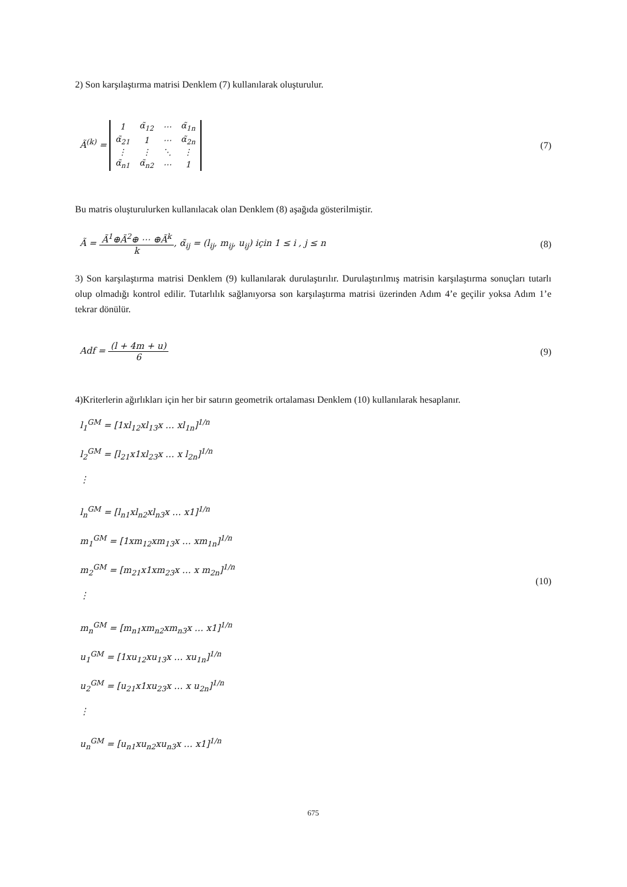2) Son karşılaştırma matrisi Denklem (7) kullanılarak oluşturulur.
Ã<sup>(k)</sup> =
| 1 | α̃<sub>12</sub> | ⋯ | α̃<sub>1n</sub> |
| α̃<sub>21</sub> | 1 | ⋯ | α̃<sub>2n</sub> |
| ⋮ | ⋮ | ⋱ | ⋮ |
| α̃<sub>n1</sub> | α̃<sub>n2</sub> | ⋯ | 1 |
(7)
Bu matris oluşturulurken kullanılacak olan Denklem (8) aşağıda gösterilmiştir.
Ã = Ã<sup>1</sup>⊕Ã<sup>2</sup>⊕ ⋯ ⊕Ã<sup>k</sup> k, α̃<sub>ij</sub> = (l<sub>ij</sub>, m<sub>ij</sub>, u<sub>ij</sub>) için 1 ≤ i , j ≤ n (8)
3) Son karşılaştırma matrisi Denklem (9) kullanılarak durulaştırılır. Durulaştırılmış matrisin karşılaştırma sonuçları tutarlı olup olmadığı kontrol edilir. Tutarlılık sağlanıyorsa son karşılaştırma matrisi üzerinden Adım 4’e geçilir yoksa Adım 1’e tekrar dönülür.
Adf = (l + 4m + u) 6 (9)
4)Kriterlerin ağırlıkları için her bir satırın geometrik ortalaması Denklem (10) kullanılarak hesaplanır.
l<sub>1</sub><sup>GM</sup> = [1xl<sub>12</sub>xl<sub>13</sub>x … xl<sub>1n</sub>]<sup>1/n</sup>
l<sub>2</sub><sup>GM</sup> = [l<sub>21</sub>x1xl<sub>23</sub>x … x l<sub>2n</sub>]<sup>1/n</sup>
⋮
l<sub>n</sub><sup>GM</sup> = [l<sub>n1</sub>xl<sub>n2</sub>xl<sub>n3</sub>x … x1]<sup>1/n</sup>
m<sub>1</sub><sup>GM</sup> = [1xm<sub>12</sub>xm<sub>13</sub>x … xm<sub>1n</sub>]<sup>1/n</sup>
m<sub>2</sub><sup>GM</sup> = [m<sub>21</sub>x1xm<sub>23</sub>x … x m<sub>2n</sub>]<sup>1/n</sup>
⋮
m<sub>n</sub><sup>GM</sup> = [m<sub>n1</sub>xm<sub>n2</sub>xm<sub>n3</sub>x … x1]<sup>1/n</sup>
u<sub>1</sub><sup>GM</sup> = [1xu<sub>12</sub>xu<sub>13</sub>x … xu<sub>1n</sub>]<sup>1/n</sup>
u<sub>2</sub><sup>GM</sup> = [u<sub>21</sub>x1xu<sub>23</sub>x … x u<sub>2n</sub>]<sup>1/n</sup>
⋮
u<sub>n</sub><sup>GM</sup> = [u<sub>n1</sub>xu<sub>n2</sub>xu<sub>n3</sub>x … x1]<sup>1/n</sup>
(10)
675